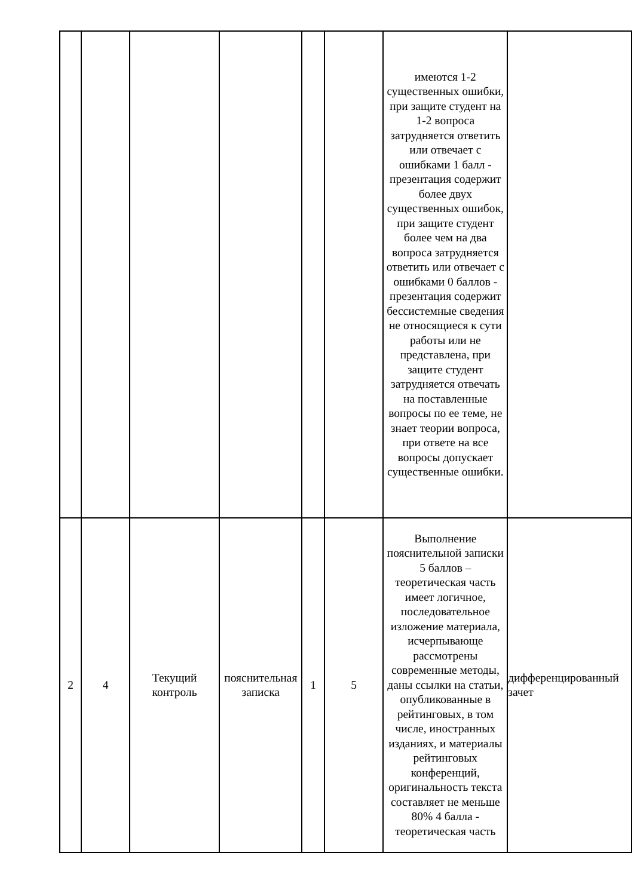| | | | | | | имеются 1-2 существенных ошибки, при защите студент на 1-2 вопроса затрудняется ответить или отвечает с ошибками 1 балл - презентация содержит более двух существенных ошибок, при защите студент более чем на два вопроса затрудняется ответить или отвечает с ошибками 0 баллов - презентация содержит бессистемные сведения не относящиеся к сути работы или не представлена, при защите студент затрудняется отвечать на поставленные вопросы по ее теме, не знает теории вопроса, при ответе на все вопросы допускает существенные ошибки. | |
| 2 | 4 | Текущий контроль | пояснительная записка | 1 | 5 | Выполнение пояснительной записки 5 баллов – теоретическая часть имеет логичное, последовательное изложение материала, исчерпывающе рассмотрены современные методы, даны ссылки на статьи, опубликованные в рейтинговых, в том числе, иностранных изданиях, и материалы рейтинговых конференций, оригинальность текста составляет не меньше 80% 4 балла - теоретическая часть | дифференцированный зачет |